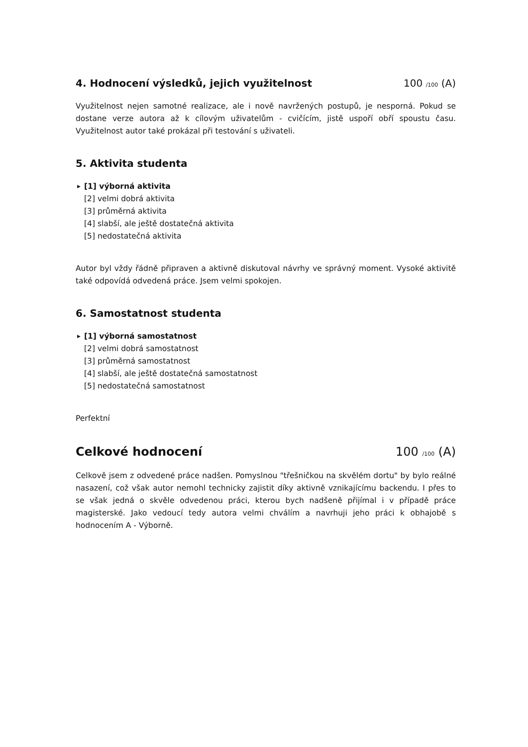4. Hodnocení výsledků, jejich využitelnost 100 /100 (A)
Využitelnost nejen samotné realizace, ale i nově navržených postupů, je nesporná. Pokud se dostane verze autora až k cílovým uživatelům - cvičícím, jistě uspoří obří spoustu času. Využitelnost autor také prokázal při testování s uživateli.
5. Aktivita studenta
▶ [1] výborná aktivita
[2] velmi dobrá aktivita
[3] průměrná aktivita
[4] slabší, ale ještě dostatečná aktivita
[5] nedostatečná aktivita
Autor byl vždy řádně připraven a aktivně diskutoval návrhy ve správný moment. Vysoké aktivitě také odpovídá odvedená práce. Jsem velmi spokojen.
6. Samostatnost studenta
▶ [1] výborná samostatnost
[2] velmi dobrá samostatnost
[3] průměrná samostatnost
[4] slabší, ale ještě dostatečná samostatnost
[5] nedostatečná samostatnost
Perfektní
Celkové hodnocení 100 /100 (A)
Celkově jsem z odvedené práce nadšen. Pomyslnou "třešničkou na skvělém dortu" by bylo reálné nasazení, což však autor nemohl technicky zajistit díky aktivně vznikajícímu backendu. I přes to se však jedná o skvěle odvedenou práci, kterou bych nadšeně přijímal i v případě práce magisterské. Jako vedoucí tedy autora velmi chválím a navrhuji jeho práci k obhajobě s hodnocením A - Výborně.